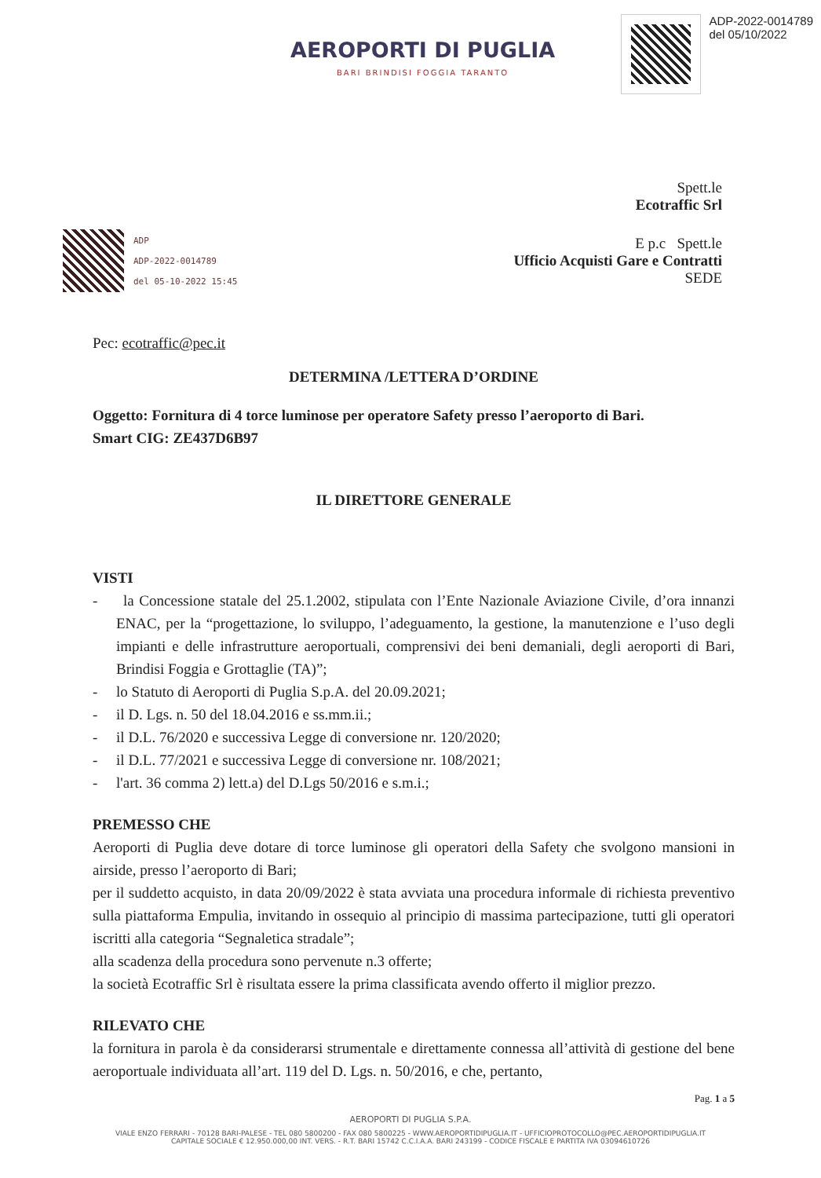AEROPORTI DI PUGLIA
BARI BRINDISI FOGGIA TARANTO
ADP-2022-0014789
del 05/10/2022
Spett.le
Ecotraffic Srl
ADP
ADP-2022-0014789
del 05-10-2022 15:45
E p.c Spett.le
Ufficio Acquisti Gare e Contratti
SEDE
Pec: ecotraffic@pec.it
DETERMINA /LETTERA D’ORDINE
Oggetto: Fornitura di 4 torce luminose per operatore Safety presso l’aeroporto di Bari.
Smart CIG: ZE437D6B97
IL DIRETTORE GENERALE
VISTI
- la Concessione statale del 25.1.2002, stipulata con l’Ente Nazionale Aviazione Civile, d’ora innanzi ENAC, per la “progettazione, lo sviluppo, l’adeguamento, la gestione, la manutenzione e l’uso degli impianti e delle infrastrutture aeroportuali, comprensivi dei beni demaniali, degli aeroporti di Bari, Brindisi Foggia e Grottaglie (TA)”;
- lo Statuto di Aeroporti di Puglia S.p.A. del 20.09.2021;
- il D. Lgs. n. 50 del 18.04.2016 e ss.mm.ii.;
- il D.L. 76/2020 e successiva Legge di conversione nr. 120/2020;
- il D.L. 77/2021 e successiva Legge di conversione nr. 108/2021;
- l'art. 36 comma 2) lett.a) del D.Lgs 50/2016 e s.m.i.;
PREMESSO CHE
Aeroporti di Puglia deve dotare di torce luminose gli operatori della Safety che svolgono mansioni in airside, presso l’aeroporto di Bari;
per il suddetto acquisto, in data 20/09/2022 è stata avviata una procedura informale di richiesta preventivo sulla piattaforma Empulia, invitando in ossequio al principio di massima partecipazione, tutti gli operatori iscritti alla categoria “Segnaletica stradale”;
alla scadenza della procedura sono pervenute n.3 offerte;
la società Ecotraffic Srl è risultata essere la prima classificata avendo offerto il miglior prezzo.
RILEVATO CHE
la fornitura in parola è da considerarsi strumentale e direttamente connessa all’attività di gestione del bene aeroportuale individuata all’art. 119 del D. Lgs. n. 50/2016, e che, pertanto,
Pag. 1 a 5
AEROPORTI DI PUGLIA S.P.A.
VIALE ENZO FERRARI - 70128 BARI-PALESE - TEL 080 5800200 - FAX 080 5800225 - WWW.AEROPORTIDIPUGLIA.IT - UFFICIOPROTOCOLLO@PEC.AEROPORTIDIPUGLIA.IT
CAPITALE SOCIALE € 12.950.000,00 INT. VERS. - R.T. BARI 15742 C.C.I.A.A. BARI 243199 - CODICE FISCALE E PARTITA IVA 03094610726